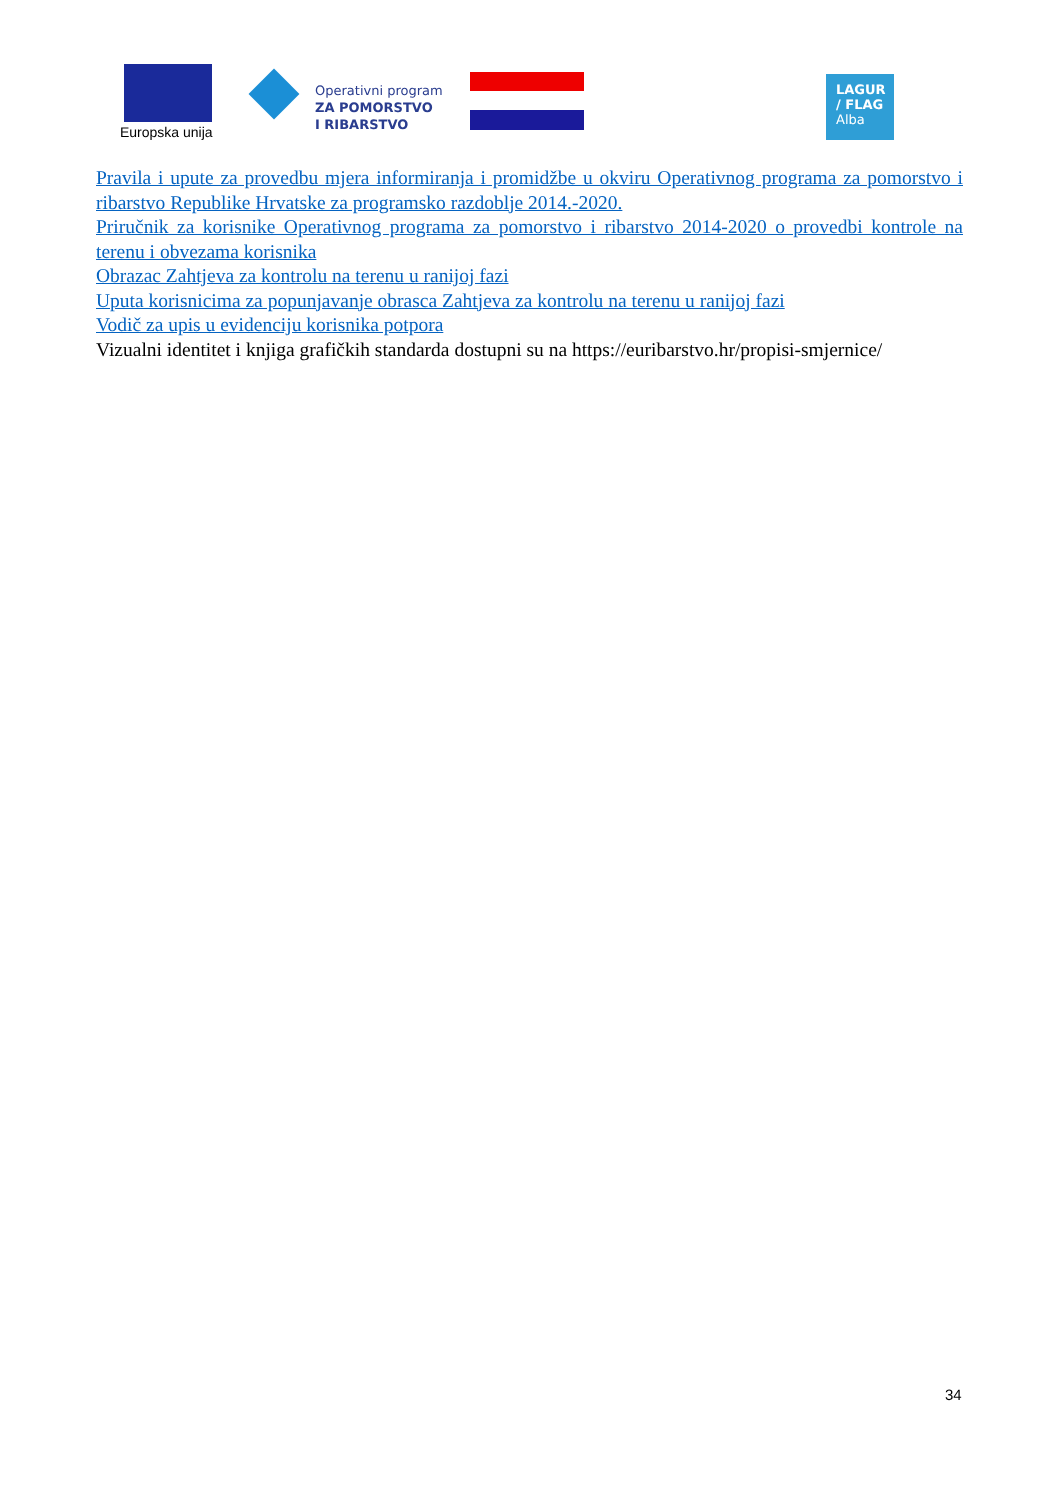Europska unija
Operativni program
ZA POMORSTVO
I RIBARSTVO
LAGUR
/ FLAG
Alba
Pravila i upute za provedbu mjera informiranja i promidžbe u okviru Operativnog programa za pomorstvo i ribarstvo Republike Hrvatske za programsko razdoblje 2014.-2020.
Priručnik za korisnike Operativnog programa za pomorstvo i ribarstvo 2014-2020 o provedbi kontrole na terenu i obvezama korisnika
Obrazac Zahtjeva za kontrolu na terenu u ranijoj fazi
Uputa korisnicima za popunjavanje obrasca Zahtjeva za kontrolu na terenu u ranijoj fazi
Vodič za upis u evidenciju korisnika potpora
Vizualni identitet i knjiga grafičkih standarda dostupni su na https://euribarstvo.hr/propisi-smjernice/
34